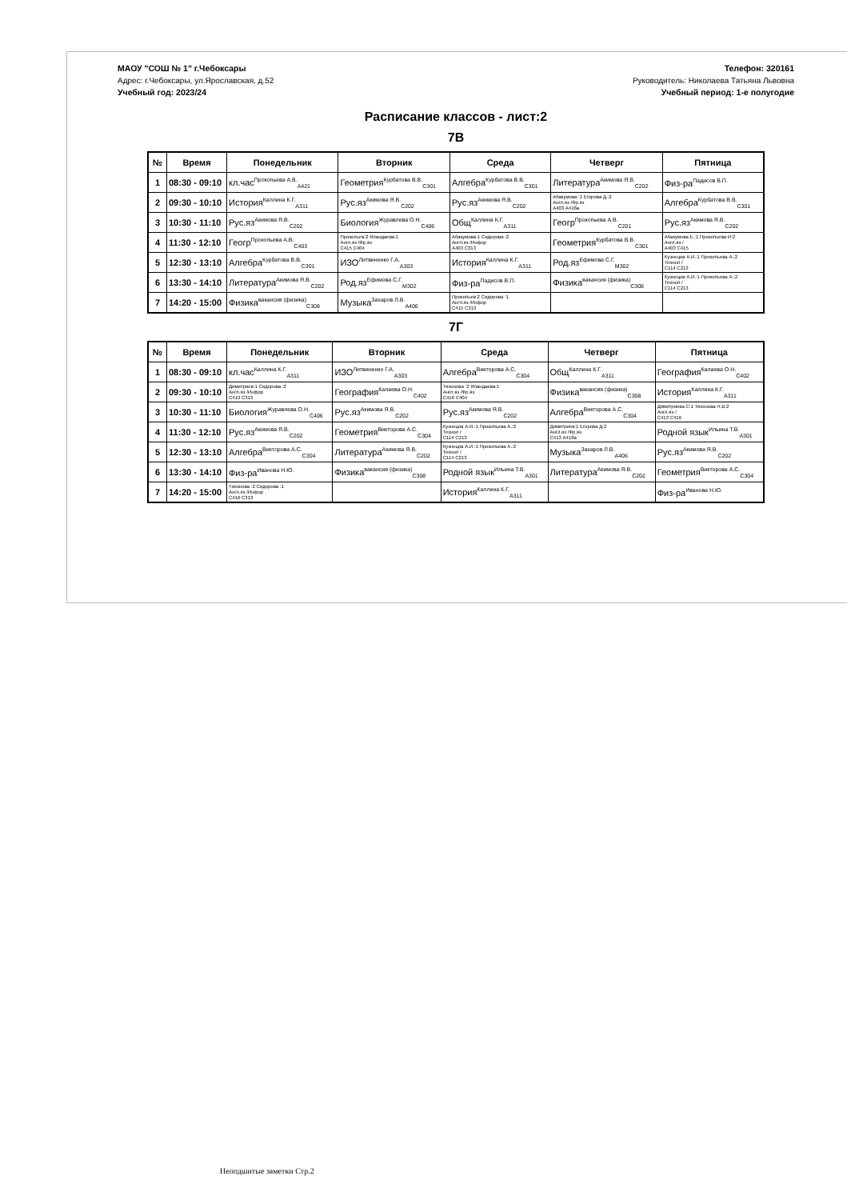МАОУ "СОШ № 1" г.Чебоксары
Адрес: г.Чебоксары, ул.Ярославская, д.52
Учебный год: 2023/24
Телефон: 320161
Руководитель: Николаева Татьяна Львовна
Учебный период: 1-е полугодие
Расписание классов - лист:2
7В
| № | Время | Понедельник | Вторник | Среда | Четверг | Пятница |
| --- | --- | --- | --- | --- | --- | --- |
| 1 | 08:30 - 09:10 | кл.час<sup>Прокопьева А.В.</sup><sub>А421</sub> | Геометрия<sup>Курбатова В.В.</sup><sub>С301</sub> | Алгебра<sup>Курбатова В.В.</sup><sub>С301</sub> | Литература<sup>Акимова Я.В.</sup><sub>С202</sub> | Физ-ра<sup>Падисов В.П.</sup> |
| 2 | 09:30 - 10:10 | История<sup>Каллина К.Г.</sup><sub>А311</sub> | Рус.яз<sup>Акимова Я.В.</sup><sub>С202</sub> | Рус.яз<sup>Акимова Я.В.</sup><sub>С202</sub> | Абакумова :1 Егорова Д.:2 Англ.яз /Фр.яз А403 А418а | Алгебра<sup>Курбатова В.В.</sup><sub>С301</sub> |
| 3 | 10:30 - 11:10 | Рус.яз<sup>Акимова Я.В.</sup><sub>С202</sub> | Биология<sup>Журавлева О.Н.</sup><sub>С406</sub> | Общ<sup>Каллина К.Г.</sup><sub>А311</sub> | Геогр<sup>Прокопьева А.В.</sup><sub>С201</sub> | Рус.яз<sup>Акимова Я.В.</sup><sub>С202</sub> |
| 4 | 11:30 - 12:10 | Геогр<sup>Прокопьева А.В.</sup><sub>С403</sub> | Прокопьев:2 Яландаева:1 Англ.яз /Фр.яз С415 С404 | Абакумова:1 Сидорова :2 Англ.яз /Инфор А403 С313 | Геометрия<sup>Курбатова В.В.</sup><sub>С301</sub> | Абакумова Е.:1 Прокопьева И:2 Англ.яз / А403 С415 |
| 5 | 12:30 - 13:10 | Алгебра<sup>Курбатова В.В.</sup><sub>С301</sub> | ИЗО<sup>Литвиненко Г.А.</sup><sub>А303</sub> | История<sup>Каллина К.Г.</sup><sub>А311</sub> | Род.яз<sup>Ефимова С.Г.</sup><sub>М302</sub> | Кузнецов А.И.:1 Прокопьева А.:2 Технол / С114 С213 |
| 6 | 13:30 - 14:10 | Литература<sup>Акимова Я.В.</sup><sub>С202</sub> | Род.яз<sup>Ефимова С.Г.</sup><sub>М302</sub> | Физ-ра<sup>Падисов В.П.</sup> | Физика<sup>вакансия (физика)</sup><sub>С308</sub> | Кузнецов А.И.:1 Прокопьева А.:2 Технол / С114 С213 |
| 7 | 14:20 - 15:00 | Физика<sup>вакансия (физика)</sup><sub>С308</sub> | Музыка<sup>Захаров Л.В.</sup><sub>А406</sub> | Прокопьев:2 Сидорова :1 Англ.яз /Инфор С415 С313 | | |
7Г
| № | Время | Понедельник | Вторник | Среда | Четверг | Пятница |
| --- | --- | --- | --- | --- | --- | --- |
| 1 | 08:30 - 09:10 | кл.час<sup>Каллина К.Г.</sup><sub>А311</sub> | ИЗО<sup>Литвиненко Г.А.</sup><sub>А303</sub> | Алгебра<sup>Викторова А.С.</sup><sub>С304</sub> | Общ<sup>Каллина К.Г.</sup><sub>А311</sub> | География<sup>Калаева О.Н.</sup><sub>С402</sub> |
| 2 | 09:30 - 10:10 | Димитриев:1 Сидорова :2 Англ.яз /Инфор С413 С313 | География<sup>Калаева О.Н.</sup><sub>С402</sub> | Тихонова :2 Яландаева:1 Англ.яз /Фр.яз С416 С404 | Физика<sup>вакансия (физика)</sup><sub>С308</sub> | История<sup>Каллина К.Г.</sup><sub>А311</sub> |
| 3 | 10:30 - 11:10 | Биология<sup>Журавлева О.Н.</sup><sub>С406</sub> | Рус.яз<sup>Акимова Я.В.</sup><sub>С202</sub> | Рус.яз<sup>Акимова Я.В.</sup><sub>С202</sub> | Алгебра<sup>Викторова А.С.</sup><sub>С304</sub> | Димитриева С:1 Тихонова Н.В:2 Англ.яз / С413 С416 |
| 4 | 11:30 - 12:10 | Рус.яз<sup>Акимова Я.В.</sup><sub>С202</sub> | Геометрия<sup>Викторова А.С.</sup><sub>С304</sub> | Кузнецов А.И.:1 Прокопьева А.:2 Технол / С114 С213 | Димитриев:1 Егорова Д:2 Англ.яз /Фр.яз С413 А418а | Родной язык<sup>Ильина Т.В.</sup><sub>А301</sub> |
| 5 | 12:30 - 13:10 | Алгебра<sup>Викторова А.С.</sup><sub>С304</sub> | Литература<sup>Акимова Я.В.</sup><sub>С202</sub> | Кузнецов А.И.:1 Прокопьева А.:2 Технол / С114 С213 | Музыка<sup>Захаров Л.В.</sup><sub>А406</sub> | Рус.яз<sup>Акимова Я.В.</sup><sub>С202</sub> |
| 6 | 13:30 - 14:10 | Физ-ра<sup>Иванова Н.Ю.</sup> | Физика<sup>вакансия (физика)</sup><sub>С308</sub> | Родной язык<sup>Ильина Т.В.</sup><sub>А301</sub> | Литература<sup>Акимова Я.В.</sup><sub>С202</sub> | Геометрия<sup>Викторова А.С.</sup><sub>С304</sub> |
| 7 | 14:20 - 15:00 | Тихонова :2 Сидорова :1 Англ.яз /Инфор С416 С313 | | История<sup>Каллина К.Г.</sup><sub>А311</sub> | | Физ-ра<sup>Иванова Н.Ю.</sup> |
Неподшитые заметки Стр.2